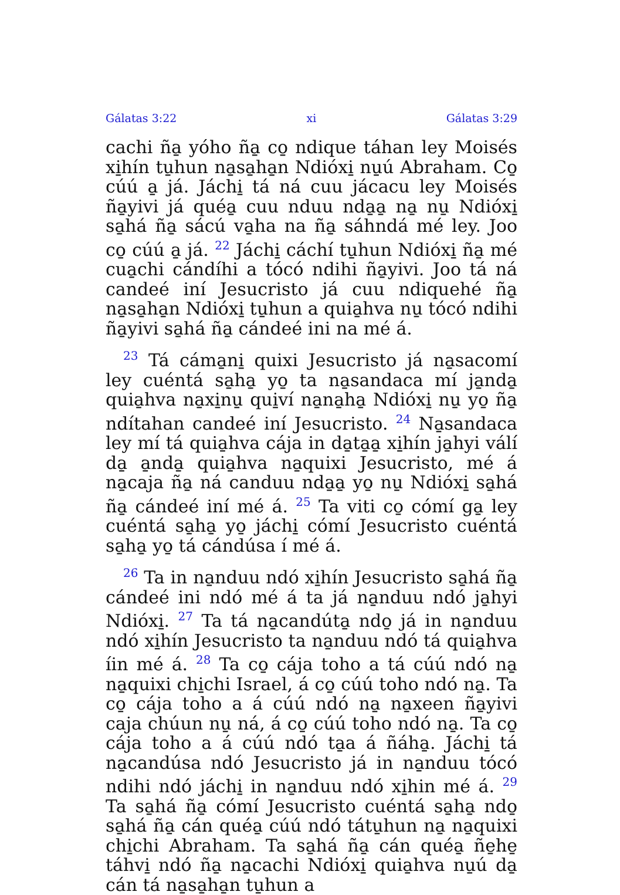Gálatas 3:22 xi Gálatas 3:29
cachi ña̱ yóho ña̱ co̱ ndique táhan ley Moisés xi̱hín tu̱hun na̱sa̱ha̱n Ndióxi̱ nu̱ú Abraham. Co̱ cúú a̱ já. Jáchi̱ tá ná cuu jácacu ley Moisés ña̱yivi já quéa̱ cuu nduu nda̱a̱ na̱ nu̱ Ndióxi̱ sa̱há ña̱ sácú va̱ha na ña̱ sáhndá mé ley. Joo co̱ cúú a̱ já. <sup>22</sup> Jáchi̱ cáchí tu̱hun Ndióxi̱ ña̱ mé cua̱chi cándíhi a tócó ndihi ña̱yivi. Joo tá ná candeé iní Jesucristo já cuu ndiquehé ña̱ na̱sa̱ha̱n Ndióxi̱ tu̱hun a quia̱hva nu̱ tócó ndihi ña̱yivi sa̱há ña̱ cándeé ini na mé á.
<sup>23</sup> Tá cáma̱ni̱ quixi Jesucristo já na̱sacomí ley cuéntá sa̱ha̱ yo̱ ta na̱sandaca mí ja̱nda̱ quia̱hva na̱xi̱nu̱ qui̱ví na̱na̱ha̱ Ndióxi̱ nu̱ yo̱ ña̱ ndítahan candeé iní Jesucristo. <sup>24</sup> Na̱sandaca ley mí tá quia̱hva cája in da̱ta̱a̱ xi̱hín ja̱hyi válí da̱ a̱nda̱ quia̱hva na̱quixi Jesucristo, mé á na̱caja ña̱ ná canduu nda̱a̱ yo̱ nu̱ Ndióxi̱ sa̱há ña̱ cándeé iní mé á. <sup>25</sup> Ta viti co̱ cómí ga̱ ley cuéntá sa̱ha̱ yo̱ jáchi̱ cómí Jesucristo cuéntá sa̱ha̱ yo̱ tá cándúsa í mé á.
<sup>26</sup> Ta in na̱nduu ndó xi̱hín Jesucristo sa̱há ña̱ cándeé ini ndó mé á ta já na̱nduu ndó ja̱hyi Ndióxi̱. <sup>27</sup> Ta tá na̱candúta̱ ndo̱ já in na̱nduu ndó xi̱hín Jesucristo ta na̱nduu ndó tá quia̱hva íin mé á. <sup>28</sup> Ta co̱ cája toho a tá cúú ndó na̱ na̱quixi chi̱chi Israel, á co̱ cúú toho ndó na̱. Ta co̱ cája toho a á cúú ndó na̱ na̱xeen ña̱yivi caja chúun nu̱ ná, á co̱ cúú toho ndó na̱. Ta co̱ cája toho a á cúú ndó ta̱a á ñáha̱. Jáchi̱ tá na̱candúsa ndó Jesucristo já in na̱nduu tócó ndihi ndó jáchi̱ in na̱nduu ndó xi̱hin mé á. <sup>29</sup> Ta sa̱há ña̱ cómí Jesucristo cuéntá sa̱ha̱ ndo̱ sa̱há ña̱ cán quéa̱ cúú ndó tátu̱hun na̱ na̱quixi chi̱chi Abraham. Ta sa̱há ña̱ cán quéa̱ ñe̱he̱ táhvi̱ ndó ña̱ na̱cachi Ndióxi̱ quia̱hva nu̱ú da̱ cán tá na̱sa̱ha̱n tu̱hun a